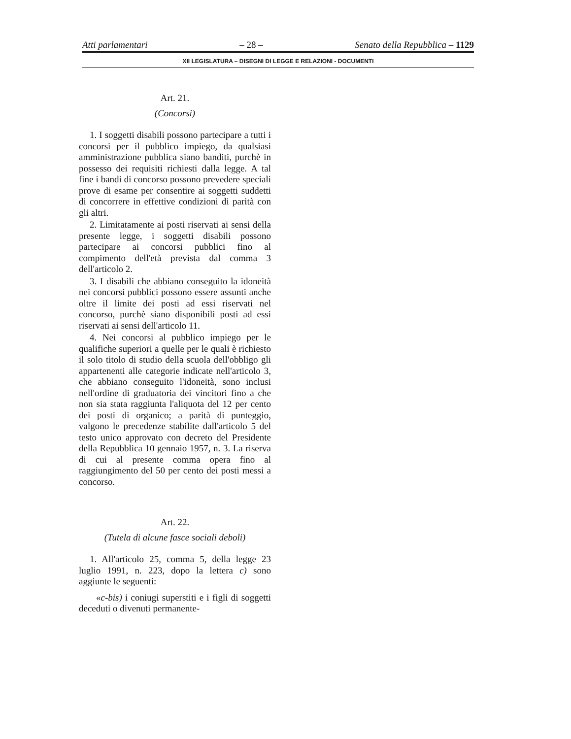Atti parlamentari – 28 – Senato della Repubblica – 1129
XII LEGISLATURA – DISEGNI DI LEGGE E RELAZIONI - DOCUMENTI
Art. 21.
(Concorsi)
1. I soggetti disabili possono partecipare a tutti i concorsi per il pubblico impiego, da qualsiasi amministrazione pubblica siano banditi, purchè in possesso dei requisiti richiesti dalla legge. A tal fine i bandi di concorso possono prevedere speciali prove di esame per consentire ai soggetti suddetti di concorrere in effettive condizioni di parità con gli altri.
2. Limitatamente ai posti riservati ai sensi della presente legge, i soggetti disabili possono partecipare ai concorsi pubblici fino al compimento dell'età prevista dal comma 3 dell'articolo 2.
3. I disabili che abbiano conseguito la idoneità nei concorsi pubblici possono essere assunti anche oltre il limite dei posti ad essi riservati nel concorso, purchè siano disponibili posti ad essi riservati ai sensi dell'articolo 11.
4. Nei concorsi al pubblico impiego per le qualifiche superiori a quelle per le quali è richiesto il solo titolo di studio della scuola dell'obbligo gli appartenenti alle categorie indicate nell'articolo 3, che abbiano conseguito l'idoneità, sono inclusi nell'ordine di graduatoria dei vincitori fino a che non sia stata raggiunta l'aliquota del 12 per cento dei posti di organico; a parità di punteggio, valgono le precedenze stabilite dall'articolo 5 del testo unico approvato con decreto del Presidente della Repubblica 10 gennaio 1957, n. 3. La riserva di cui al presente comma opera fino al raggiungimento del 50 per cento dei posti messi a concorso.
Art. 22.
(Tutela di alcune fasce sociali deboli)
1. All'articolo 25, comma 5, della legge 23 luglio 1991, n. 223, dopo la lettera c) sono aggiunte le seguenti:
«c-bis) i coniugi superstiti e i figli di soggetti deceduti o divenuti permanente-